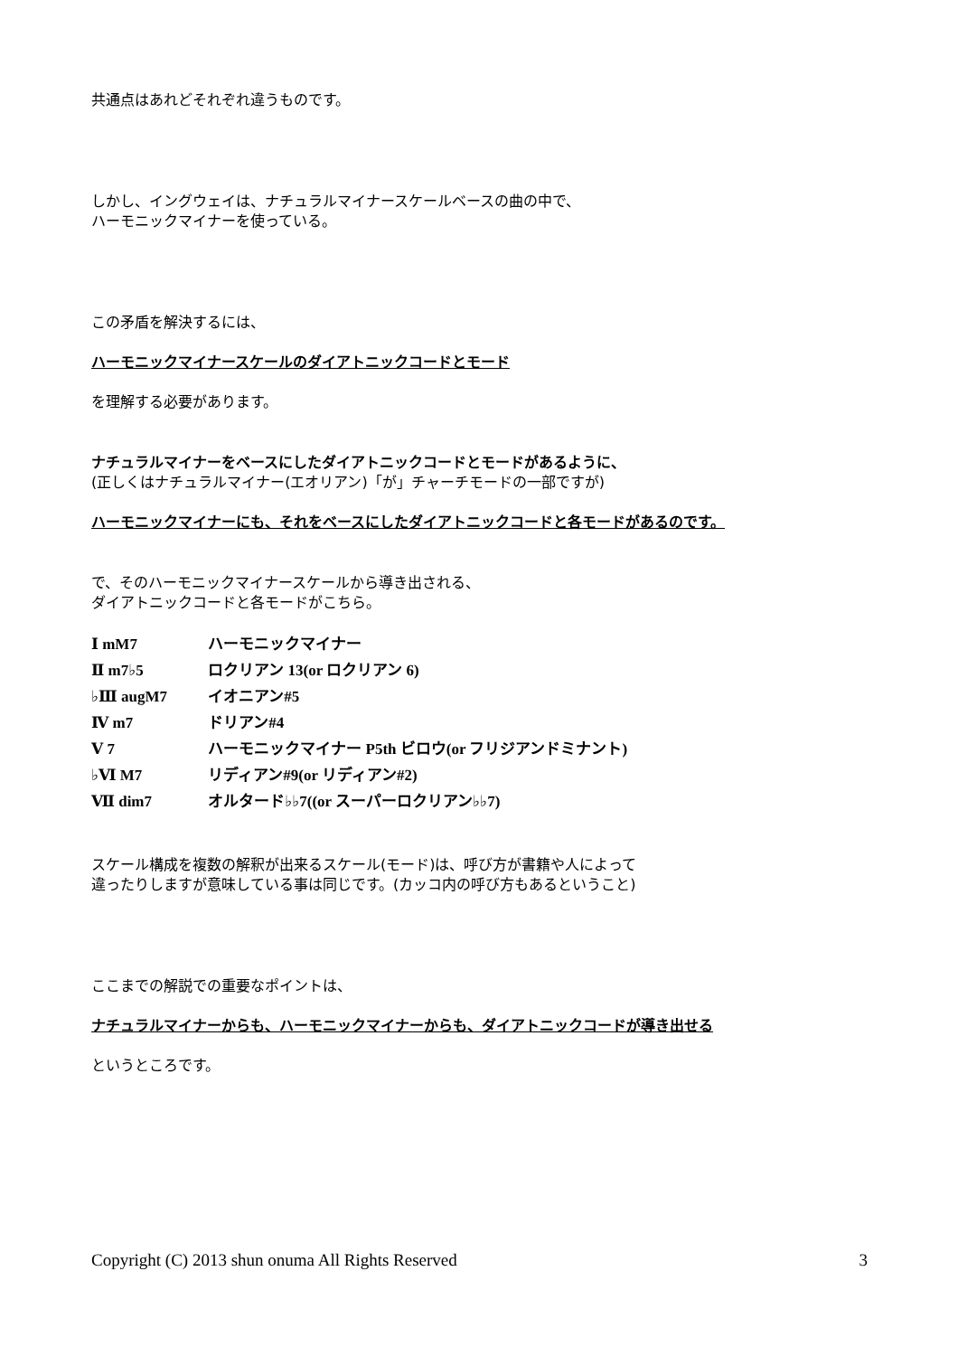共通点はあれどそれぞれ違うものです。
しかし、イングウェイは、ナチュラルマイナースケールベースの曲の中で、
ハーモニックマイナーを使っている。
この矛盾を解決するには、
ハーモニックマイナースケールのダイアトニックコードとモード
を理解する必要があります。
ナチュラルマイナーをベースにしたダイアトニックコードとモードがあるように、
(正しくはナチュラルマイナー(エオリアン)「が」チャーチモードの一部ですが)
ハーモニックマイナーにも、それをベースにしたダイアトニックコードと各モードがあるのです。
で、そのハーモニックマイナースケールから導き出される、
ダイアトニックコードと各モードがこちら。
Ⅰ mM7 ハーモニックマイナー
Ⅱ m7♭5 ロクリアン 13(or ロクリアン 6)
♭Ⅲ augM7 イオニアン#5
Ⅳ m7 ドリアン#4
Ⅴ 7 ハーモニックマイナー P5th ビロウ(or フリジアンドミナント)
♭Ⅵ M7 リディアン#9(or リディアン#2)
Ⅶ dim7 オルタード♭♭7((or スーパーロクリアン♭♭7)
スケール構成を複数の解釈が出来るスケール(モード)は、呼び方が書籍や人によって
違ったりしますが意味している事は同じです。(カッコ内の呼び方もあるということ)
ここまでの解説での重要なポイントは、
ナチュラルマイナーからも、ハーモニックマイナーからも、ダイアトニックコードが導き出せる
というところです。
Copyright (C) 2013 shun onuma All Rights Reserved 3